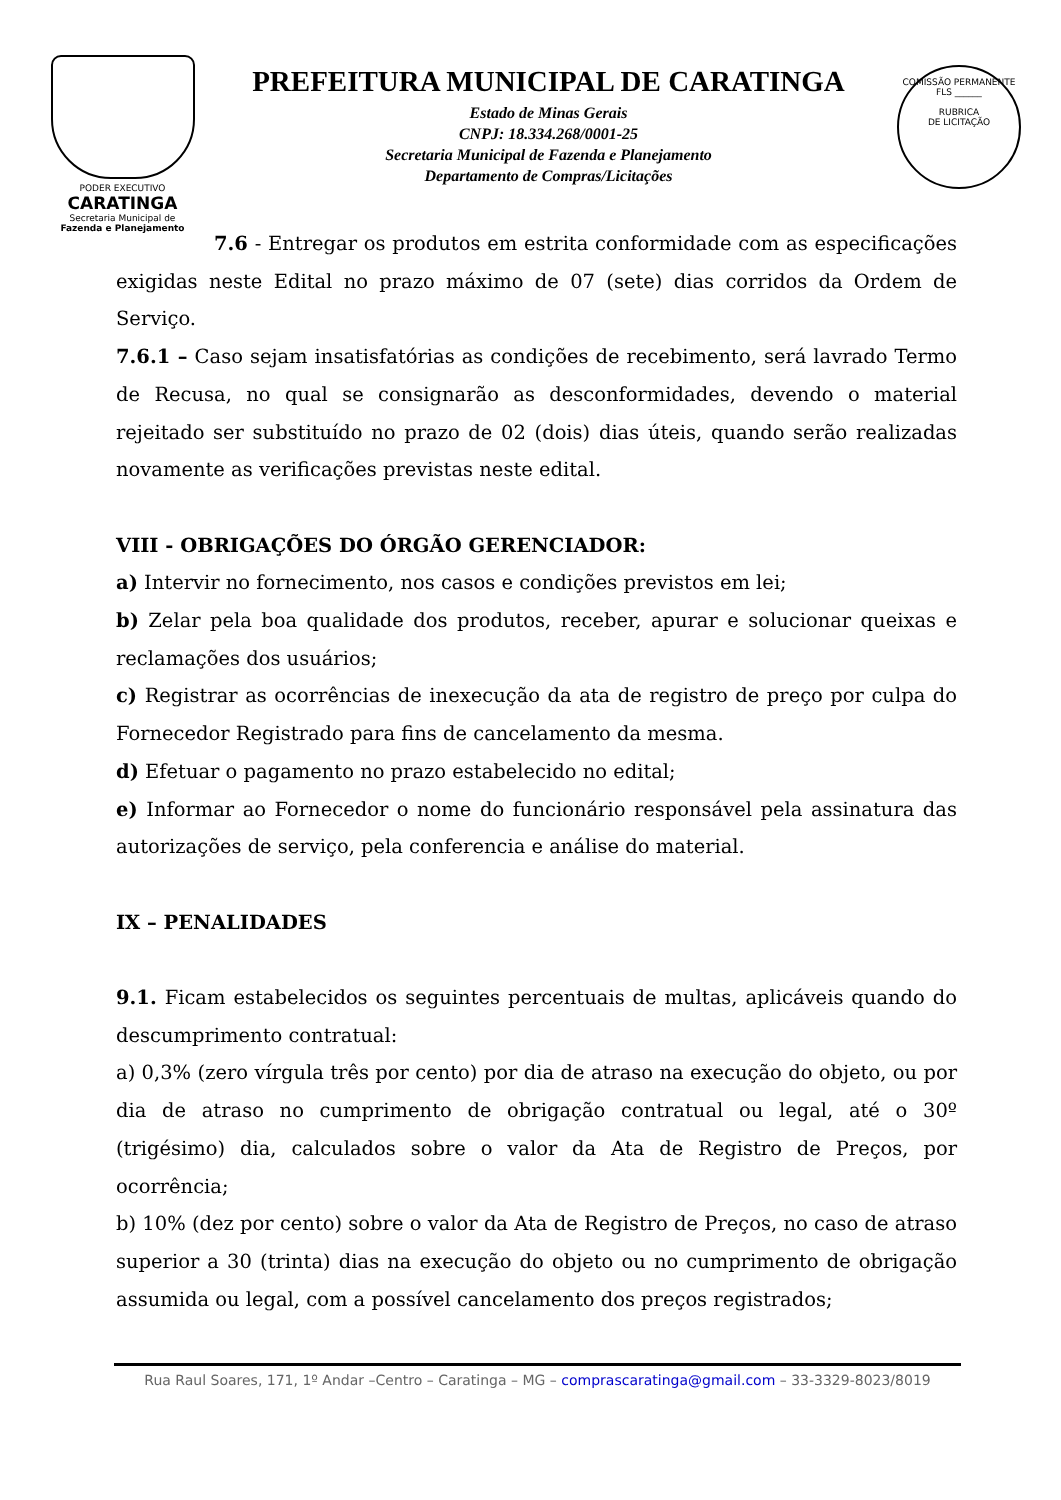PODER EXECUTIVO
CARATINGA
Secretaria Municipal de
Fazenda e Planejamento
PREFEITURA MUNICIPAL DE CARATINGA
Estado de Minas Gerais
CNPJ: 18.334.268/0001-25
Secretaria Municipal de Fazenda e Planejamento
Departamento de Compras/Licitações
COMISSÃO PERMANENTE
FLS ______
RUBRICA
DE LICITAÇÃO
7.6 - Entregar os produtos em estrita conformidade com as especificações exigidas neste Edital no prazo máximo de 07 (sete) dias corridos da Ordem de Serviço.
7.6.1 – Caso sejam insatisfatórias as condições de recebimento, será lavrado Termo de Recusa, no qual se consignarão as desconformidades, devendo o material rejeitado ser substituído no prazo de 02 (dois) dias úteis, quando serão realizadas novamente as verificações previstas neste edital.
VIII - OBRIGAÇÕES DO ÓRGÃO GERENCIADOR:
a) Intervir no fornecimento, nos casos e condições previstos em lei;
b) Zelar pela boa qualidade dos produtos, receber, apurar e solucionar queixas e reclamações dos usuários;
c) Registrar as ocorrências de inexecução da ata de registro de preço por culpa do Fornecedor Registrado para fins de cancelamento da mesma.
d) Efetuar o pagamento no prazo estabelecido no edital;
e) Informar ao Fornecedor o nome do funcionário responsável pela assinatura das autorizações de serviço, pela conferencia e análise do material.
IX – PENALIDADES
9.1. Ficam estabelecidos os seguintes percentuais de multas, aplicáveis quando do descumprimento contratual:
a) 0,3% (zero vírgula três por cento) por dia de atraso na execução do objeto, ou por dia de atraso no cumprimento de obrigação contratual ou legal, até o 30º (trigésimo) dia, calculados sobre o valor da Ata de Registro de Preços, por ocorrência;
b) 10% (dez por cento) sobre o valor da Ata de Registro de Preços, no caso de atraso superior a 30 (trinta) dias na execução do objeto ou no cumprimento de obrigação assumida ou legal, com a possível cancelamento dos preços registrados;
Rua Raul Soares, 171, 1º Andar –Centro – Caratinga – MG – comprascaratinga@gmail.com – 33-3329-8023/8019